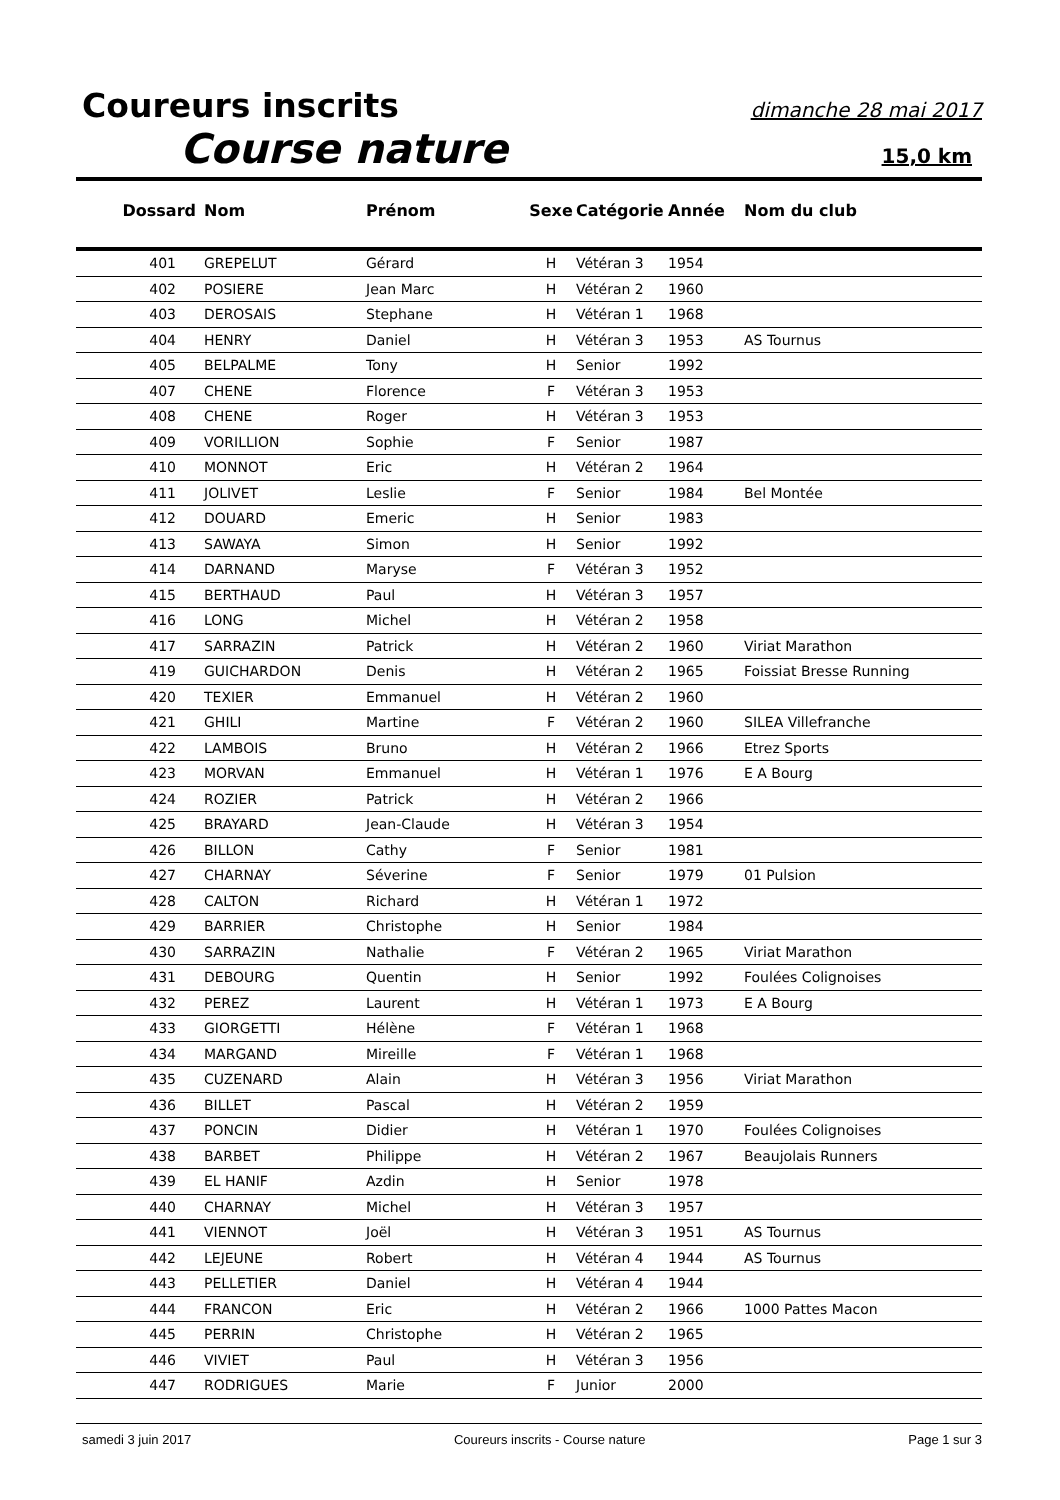Coureurs inscrits dimanche 28 mai 2017
Course nature 15,0 km
| Dossard | Nom | Prénom | Sexe | Catégorie | Année | Nom du club |
| --- | --- | --- | --- | --- | --- | --- |
| 401 | GREPELUT | Gérard | H | Vétéran 3 | 1954 | |
| 402 | POSIERE | Jean Marc | H | Vétéran 2 | 1960 | |
| 403 | DEROSAIS | Stephane | H | Vétéran 1 | 1968 | |
| 404 | HENRY | Daniel | H | Vétéran 3 | 1953 | AS Tournus |
| 405 | BELPALME | Tony | H | Senior | 1992 | |
| 407 | CHENE | Florence | F | Vétéran 3 | 1953 | |
| 408 | CHENE | Roger | H | Vétéran 3 | 1953 | |
| 409 | VORILLION | Sophie | F | Senior | 1987 | |
| 410 | MONNOT | Eric | H | Vétéran 2 | 1964 | |
| 411 | JOLIVET | Leslie | F | Senior | 1984 | Bel Montée |
| 412 | DOUARD | Emeric | H | Senior | 1983 | |
| 413 | SAWAYA | Simon | H | Senior | 1992 | |
| 414 | DARNAND | Maryse | F | Vétéran 3 | 1952 | |
| 415 | BERTHAUD | Paul | H | Vétéran 3 | 1957 | |
| 416 | LONG | Michel | H | Vétéran 2 | 1958 | |
| 417 | SARRAZIN | Patrick | H | Vétéran 2 | 1960 | Viriat Marathon |
| 419 | GUICHARDON | Denis | H | Vétéran 2 | 1965 | Foissiat Bresse Running |
| 420 | TEXIER | Emmanuel | H | Vétéran 2 | 1960 | |
| 421 | GHILI | Martine | F | Vétéran 2 | 1960 | SILEA Villefranche |
| 422 | LAMBOIS | Bruno | H | Vétéran 2 | 1966 | Etrez Sports |
| 423 | MORVAN | Emmanuel | H | Vétéran 1 | 1976 | E A Bourg |
| 424 | ROZIER | Patrick | H | Vétéran 2 | 1966 | |
| 425 | BRAYARD | Jean-Claude | H | Vétéran 3 | 1954 | |
| 426 | BILLON | Cathy | F | Senior | 1981 | |
| 427 | CHARNAY | Séverine | F | Senior | 1979 | 01 Pulsion |
| 428 | CALTON | Richard | H | Vétéran 1 | 1972 | |
| 429 | BARRIER | Christophe | H | Senior | 1984 | |
| 430 | SARRAZIN | Nathalie | F | Vétéran 2 | 1965 | Viriat Marathon |
| 431 | DEBOURG | Quentin | H | Senior | 1992 | Foulées Colignoises |
| 432 | PEREZ | Laurent | H | Vétéran 1 | 1973 | E A Bourg |
| 433 | GIORGETTI | Hélène | F | Vétéran 1 | 1968 | |
| 434 | MARGAND | Mireille | F | Vétéran 1 | 1968 | |
| 435 | CUZENARD | Alain | H | Vétéran 3 | 1956 | Viriat Marathon |
| 436 | BILLET | Pascal | H | Vétéran 2 | 1959 | |
| 437 | PONCIN | Didier | H | Vétéran 1 | 1970 | Foulées Colignoises |
| 438 | BARBET | Philippe | H | Vétéran 2 | 1967 | Beaujolais Runners |
| 439 | EL HANIF | Azdin | H | Senior | 1978 | |
| 440 | CHARNAY | Michel | H | Vétéran 3 | 1957 | |
| 441 | VIENNOT | Joël | H | Vétéran 3 | 1951 | AS Tournus |
| 442 | LEJEUNE | Robert | H | Vétéran 4 | 1944 | AS Tournus |
| 443 | PELLETIER | Daniel | H | Vétéran 4 | 1944 | |
| 444 | FRANCON | Eric | H | Vétéran 2 | 1966 | 1000 Pattes Macon |
| 445 | PERRIN | Christophe | H | Vétéran 2 | 1965 | |
| 446 | VIVIET | Paul | H | Vétéran 3 | 1956 | |
| 447 | RODRIGUES | Marie | F | Junior | 2000 | |
samedi 3 juin 2017 Coureurs inscrits - Course nature Page 1 sur 3